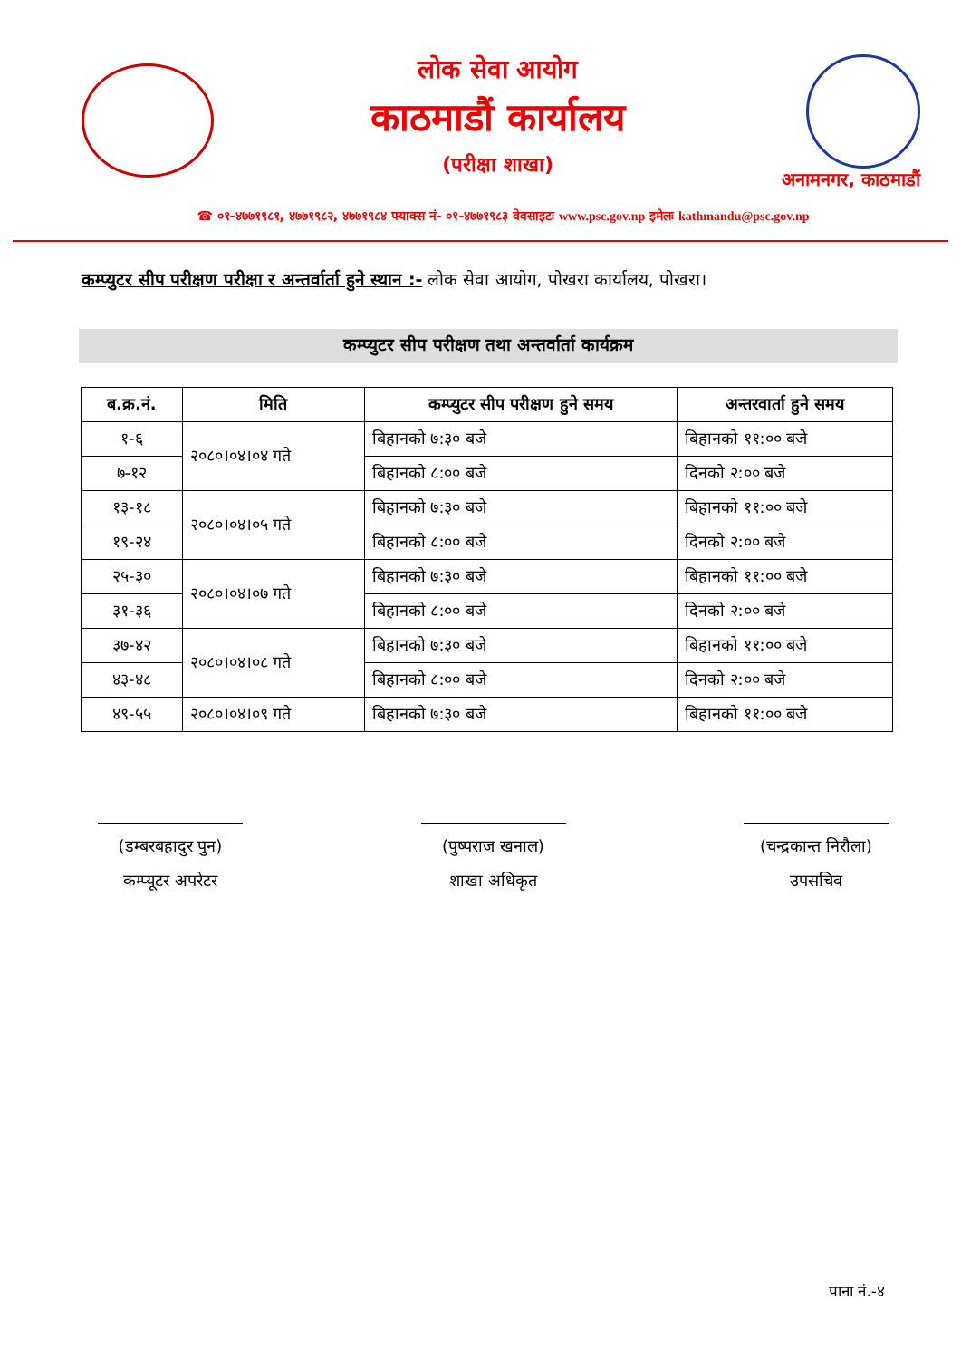लोक सेवा आयोग
काठमाडौं कार्यालय
(परीक्षा शाखा)
अनामनगर, काठमाडौं
☎ ०१-४७७१९८१, ४७७१९८२, ४७७१९८४ फ्याक्स नं- ०१-४७७१९८३ वेवसाइटः www.psc.gov.np इमेलः kathmandu@psc.gov.np
कम्प्युटर सीप परीक्षण परीक्षा र अन्तर्वार्ता हुने स्थान :- लोक सेवा आयोग, पोखरा कार्यालय, पोखरा।
कम्प्युटर सीप परीक्षण तथा अन्तर्वार्ता कार्यक्रम
| ब.क्र.नं. | मिति | कम्प्युटर सीप परीक्षण हुने समय | अन्तरवार्ता हुने समय |
| --- | --- | --- | --- |
| १-६ | २०८०।०४।०४ गते | बिहानको ७:३० बजे | बिहानको ११:०० बजे |
| ७-१२ | | बिहानको ८:०० बजे | दिनको २:०० बजे |
| १३-१८ | २०८०।०४।०५ गते | बिहानको ७:३० बजे | बिहानको ११:०० बजे |
| १९-२४ | | बिहानको ८:०० बजे | दिनको २:०० बजे |
| २५-३० | २०८०।०४।०७ गते | बिहानको ७:३० बजे | बिहानको ११:०० बजे |
| ३१-३६ | | बिहानको ८:०० बजे | दिनको २:०० बजे |
| ३७-४२ | २०८०।०४।०८ गते | बिहानको ७:३० बजे | बिहानको ११:०० बजे |
| ४३-४८ | | बिहानको ८:०० बजे | दिनको २:०० बजे |
| ४९-५५ | २०८०।०४।०९ गते | बिहानको ७:३० बजे | बिहानको ११:०० बजे |
(डम्बरबहादुर पुन)
कम्प्यूटर अपरेटर
(पुष्पराज खनाल)
शाखा अधिकृत
(चन्द्रकान्त निरौला)
उपसचिव
पाना नं.-४